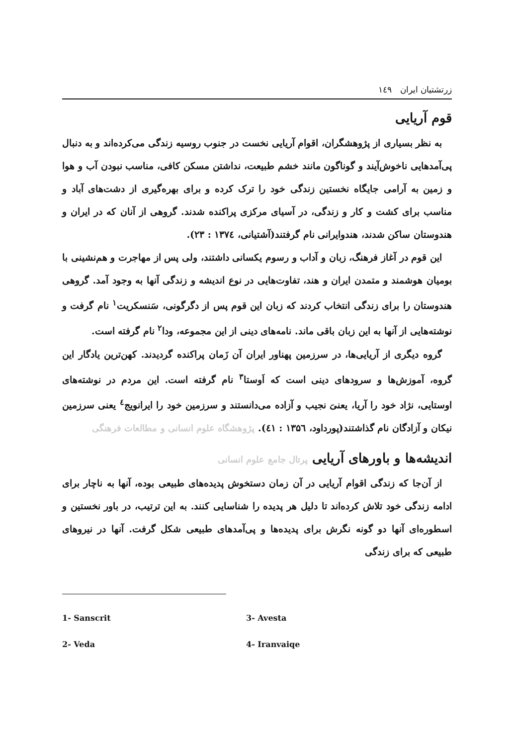زرتشتیان ایران ۱٤۹
قوم آریایی
به نظر بسیاری از پژوهشگران، اقوام آریایی نخست در جنوب روسیه زندگی می‌کرده‌اند و به دنبال پی‌آمدهایی ناخوش‌آیند و گوناگون مانند خشم طبیعت، نداشتن مسکن کافی، مناسب نبودن آب و هوا و زمین به آرامی جایگاه نخستین زندگی خود را ترک کرده و برای بهره‌گیری از دشت‌های آباد و مناسب برای کشت و کار و زندگی، در آسیای مرکزی پراکنده شدند. گروهی از آنان که در ایران و هندوستان ساکن شدند، هندوایرانی نام گرفتند(آشتیانی، ۱۳۷٤ : ۲۳).
این قوم در آغاز فرهنگ، زبان و آداب و رسوم یکسانی داشتند، ولی پس از مهاجرت و هم‌نشینی با بومیان هوشمند و متمدن ایران و هند، تفاوت‌هایی در نوع اندیشه و زندگی آنها به وجود آمد. گروهی هندوستان را برای زندگی انتخاب کردند که زبان این قوم پس از دگرگونی، سَنسکریت<sup>۱</sup> نام گرفت و نوشته‌هایی از آنها به این زبان باقی ماند. نامه‌های دینی از این مجموعه، ودا<sup>۲</sup> نام گرفته است.
گروه دیگری از آریایی‌ها، در سرزمین پهناور ایران آن زَمان پراکنده گردیدند. کهن‌ترین یادگار این گروه، آموزش‌ها و سرودهای دینی است که اَوستا<sup>۳</sup> نام گرفته است. این مردم در نوشته‌های اوستایی، نژاد خود را آریا، یعنیَ نجیب و آزاده می‌دانستند و سرزمین خود را ایرانویج<sup>٤</sup> یعنی سرزمین نیکان و آزادگان نام گذاشتند(پورداود، ۱۳۵٦ : ٤۱). پژوهشگاه علوم انسانی و مطالعات فرهنگی
اندیشه‌ها و باورهای آریایی پرتال جامع علوم انسانی
از آن‌جا که زندگی اقوام آریایی در آن زمان دستخوش پدیده‌های طبیعی بوده، آنها به ناچار برای ادامه زندگی خود تلاش کرده‌اند تا دلیل هر پدیده را شناسایی کنند. به این ترتیب، در باور نخستین و اسطوره‌ای آنها دو گونه نگرش برای پدیده‌ها و پی‌آمدهای طبیعی شکل گرفت. آنها در نیروهای طبیعی که برای زندگی
1- Sanscrit
3- Avesta
2- Veda
4- Iranvaiqe